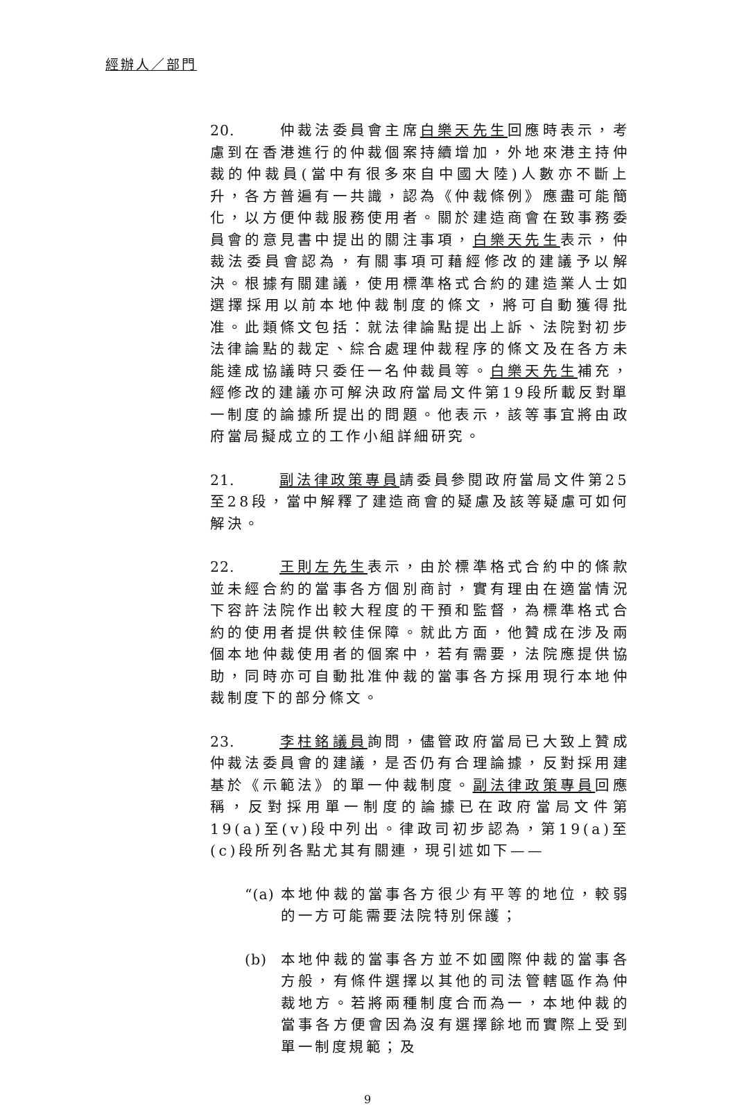經辦人／部門
20. 仲裁法委員會主席白樂天先生回應時表示，考慮到在香港進行的仲裁個案持續增加，外地來港主持仲裁的仲裁員(當中有很多來自中國大陸)人數亦不斷上升，各方普遍有一共識，認為《仲裁條例》應盡可能簡化，以方便仲裁服務使用者。關於建造商會在致事務委員會的意見書中提出的關注事項，白樂天先生表示，仲裁法委員會認為，有關事項可藉經修改的建議予以解決。根據有關建議，使用標準格式合約的建造業人士如選擇採用以前本地仲裁制度的條文，將可自動獲得批准。此類條文包括：就法律論點提出上訴、法院對初步法律論點的裁定、綜合處理仲裁程序的條文及在各方未能達成協議時只委任一名仲裁員等。白樂天先生補充，經修改的建議亦可解決政府當局文件第19段所載反對單一制度的論據所提出的問題。他表示，該等事宜將由政府當局擬成立的工作小組詳細研究。
21. 副法律政策專員請委員參閱政府當局文件第25至28段，當中解釋了建造商會的疑慮及該等疑慮可如何解決。
22. 王則左先生表示，由於標準格式合約中的條款並未經合約的當事各方個別商討，實有理由在適當情況下容許法院作出較大程度的干預和監督，為標準格式合約的使用者提供較佳保障。就此方面，他贊成在涉及兩個本地仲裁使用者的個案中，若有需要，法院應提供協助，同時亦可自動批准仲裁的當事各方採用現行本地仲裁制度下的部分條文。
23. 李柱銘議員詢問，儘管政府當局已大致上贊成仲裁法委員會的建議，是否仍有合理論據，反對採用建基於《示範法》的單一仲裁制度。副法律政策專員回應稱，反對採用單一制度的論據已在政府當局文件第19(a)至(v)段中列出。律政司初步認為，第19(a)至(c)段所列各點尤其有關連，現引述如下——
“(a) 本地仲裁的當事各方很少有平等的地位，較弱的一方可能需要法院特別保護；
(b) 本地仲裁的當事各方並不如國際仲裁的當事各方般，有條件選擇以其他的司法管轄區作為仲裁地方。若將兩種制度合而為一，本地仲裁的當事各方便會因為沒有選擇餘地而實際上受到單一制度規範；及
9